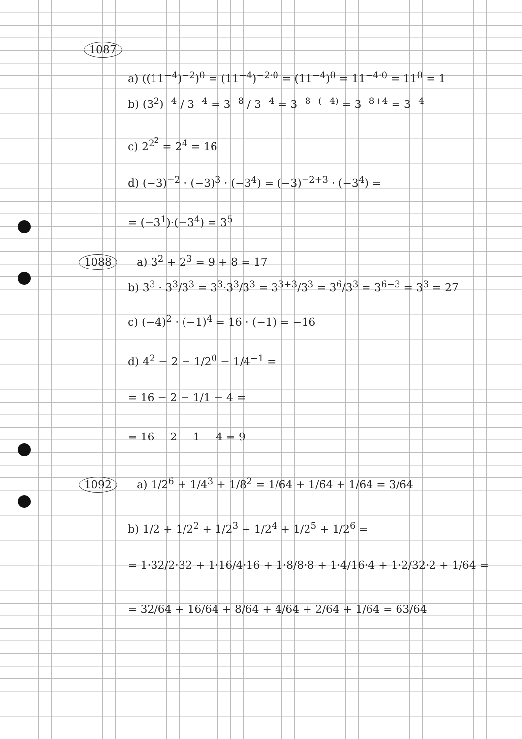1087
a) ((11<sup>−4</sup>)<sup>−2</sup>)<sup>0</sup> = (11<sup>−4</sup>)<sup>−2·0</sup> = (11<sup>−4</sup>)<sup>0</sup> = 11<sup>−4·0</sup> = 11<sup>0</sup> = 1
b) (3<sup>2</sup>)<sup>−4</sup> / 3<sup>−4</sup> = 3<sup>−8</sup> / 3<sup>−4</sup> = 3<sup>−8−(−4)</sup> = 3<sup>−8+4</sup> = 3<sup>−4</sup>
c) 2<sup>2<sup>2</sup></sup> = 2<sup>4</sup> = 16
d) (−3)<sup>−2</sup> · (−3)<sup>3</sup> · (−3<sup>4</sup>) = (−3)<sup>−2+3</sup> · (−3<sup>4</sup>) =
= (−3<sup>1</sup>)·(−3<sup>4</sup>) = 3<sup>5</sup>
1088 a) 3<sup>2</sup> + 2<sup>3</sup> = 9 + 8 = 17
b) 3<sup>3</sup> · 3<sup>3</sup>/3<sup>3</sup> = 3<sup>3</sup>·3<sup>3</sup>/3<sup>3</sup> = 3<sup>3+3</sup>/3<sup>3</sup> = 3<sup>6</sup>/3<sup>3</sup> = 3<sup>6−3</sup> = 3<sup>3</sup> = 27
c) (−4)<sup>2</sup> · (−1)<sup>4</sup> = 16 · (−1) = −16
d) 4<sup>2</sup> − 2 − 1/2<sup>0</sup> − 1/4<sup>−1</sup> =
= 16 − 2 − 1/1 − 4 =
= 16 − 2 − 1 − 4 = 9
1092 a) 1/2<sup>6</sup> + 1/4<sup>3</sup> + 1/8<sup>2</sup> = 1/64 + 1/64 + 1/64 = 3/64
b) 1/2 + 1/2<sup>2</sup> + 1/2<sup>3</sup> + 1/2<sup>4</sup> + 1/2<sup>5</sup> + 1/2<sup>6</sup> =
= 1·32/2·32 + 1·16/4·16 + 1·8/8·8 + 1·4/16·4 + 1·2/32·2 + 1/64 =
= 32/64 + 16/64 + 8/64 + 4/64 + 2/64 + 1/64 = 63/64